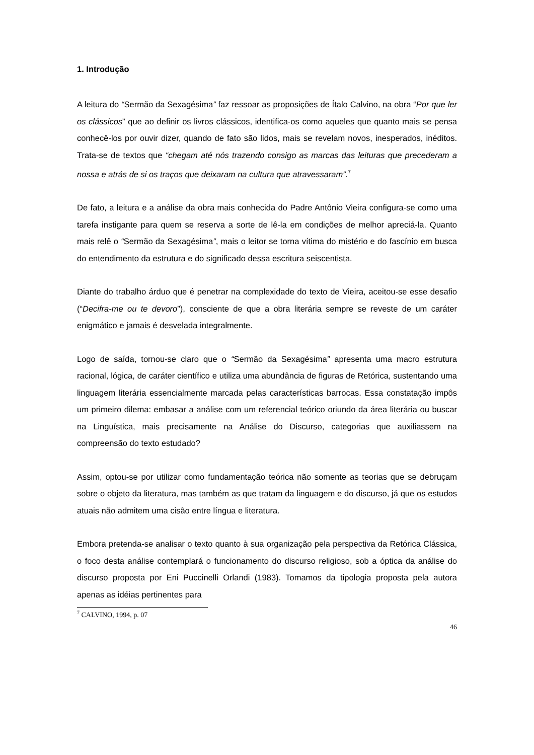1. Introdução
A leitura do “Sermão da Sexagésima” faz ressoar as proposições de Ítalo Calvino, na obra “Por que ler os clássicos” que ao definir os livros clássicos, identifica-os como aqueles que quanto mais se pensa conhecê-los por ouvir dizer, quando de fato são lidos, mais se revelam novos, inesperados, inéditos. Trata-se de textos que “chegam até nós trazendo consigo as marcas das leituras que precederam a nossa e atrás de si os traços que deixaram na cultura que atravessaram”.<sup>7</sup>
De fato, a leitura e a análise da obra mais conhecida do Padre Antônio Vieira configura-se como uma tarefa instigante para quem se reserva a sorte de lê-la em condições de melhor apreciá-la. Quanto mais relê o “Sermão da Sexagésima”, mais o leitor se torna vítima do mistério e do fascínio em busca do entendimento da estrutura e do significado dessa escritura seiscentista.
Diante do trabalho árduo que é penetrar na complexidade do texto de Vieira, aceitou-se esse desafio (“Decifra-me ou te devoro”), consciente de que a obra literária sempre se reveste de um caráter enigmático e jamais é desvelada integralmente.
Logo de saída, tornou-se claro que o “Sermão da Sexagésima” apresenta uma macro estrutura racional, lógica, de caráter científico e utiliza uma abundância de figuras de Retórica, sustentando uma linguagem literária essencialmente marcada pelas características barrocas. Essa constatação impôs um primeiro dilema: embasar a análise com um referencial teórico oriundo da área literária ou buscar na Linguística, mais precisamente na Análise do Discurso, categorias que auxiliassem na compreensão do texto estudado?
Assim, optou-se por utilizar como fundamentação teórica não somente as teorias que se debruçam sobre o objeto da literatura, mas também as que tratam da linguagem e do discurso, já que os estudos atuais não admitem uma cisão entre língua e literatura.
Embora pretenda-se analisar o texto quanto à sua organização pela perspectiva da Retórica Clássica, o foco desta análise contemplará o funcionamento do discurso religioso, sob a óptica da análise do discurso proposta por Eni Puccinelli Orlandi (1983). Tomamos da tipologia proposta pela autora apenas as idéias pertinentes para
<sup>7</sup> CALVINO, 1994, p. 07
46